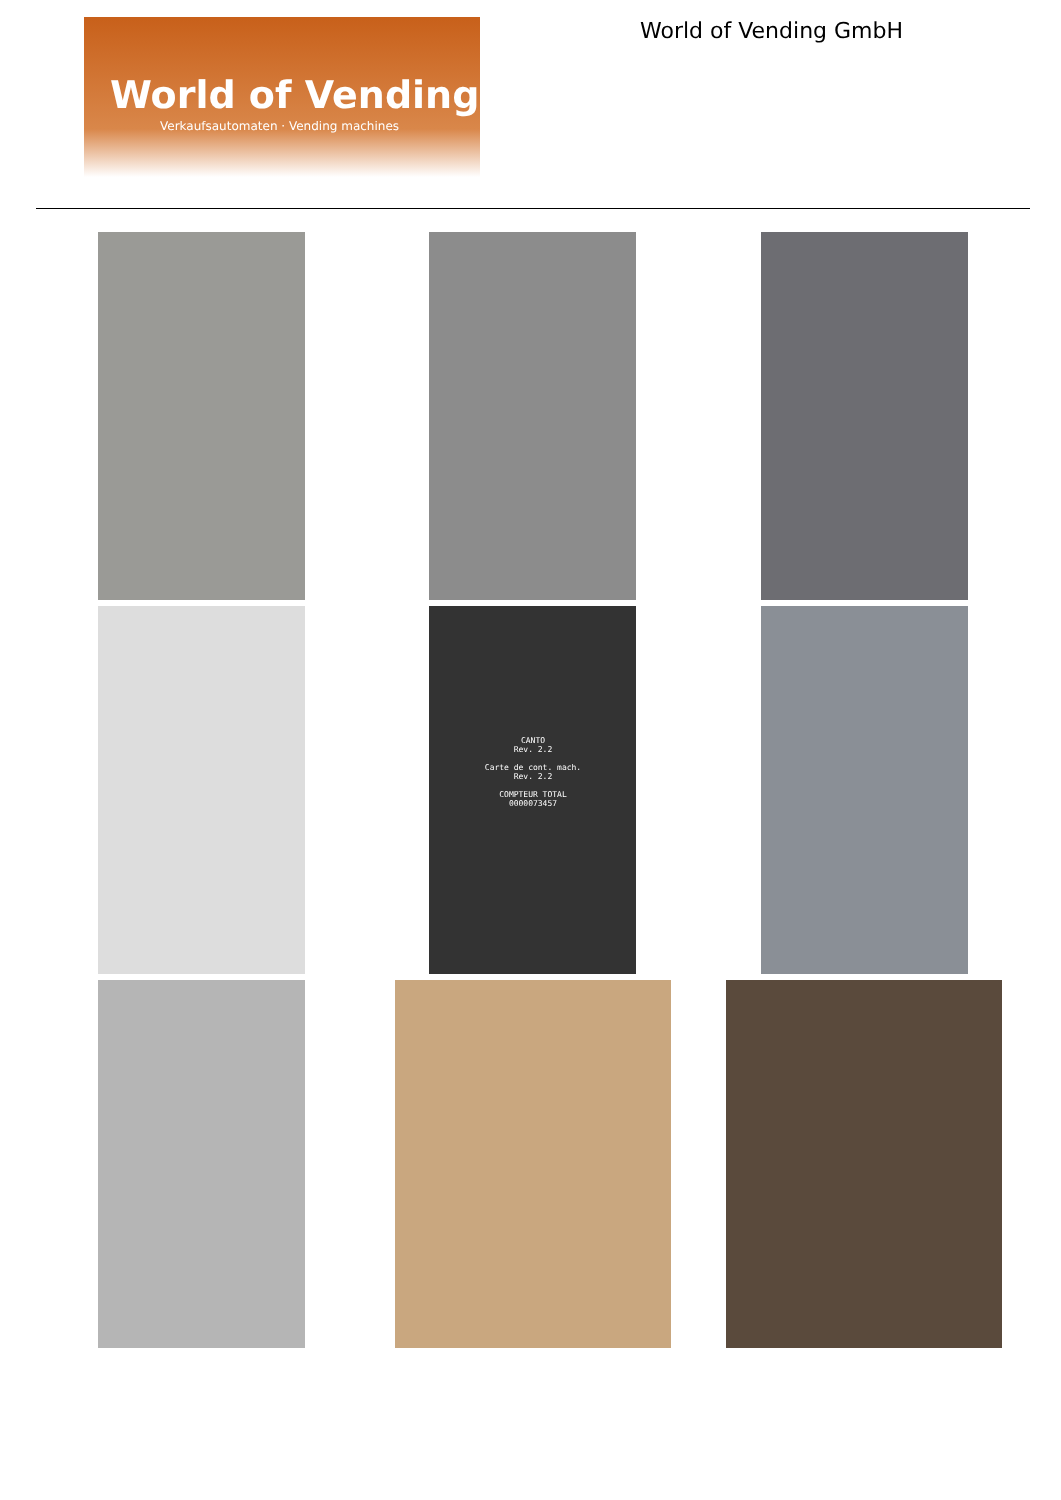World of Vending
Verkaufsautomaten · Vending machines
World of Vending GmbH
CANTO
Rev. 2.2
Carte de cont. mach.
Rev. 2.2
COMPTEUR TOTAL
0000073457